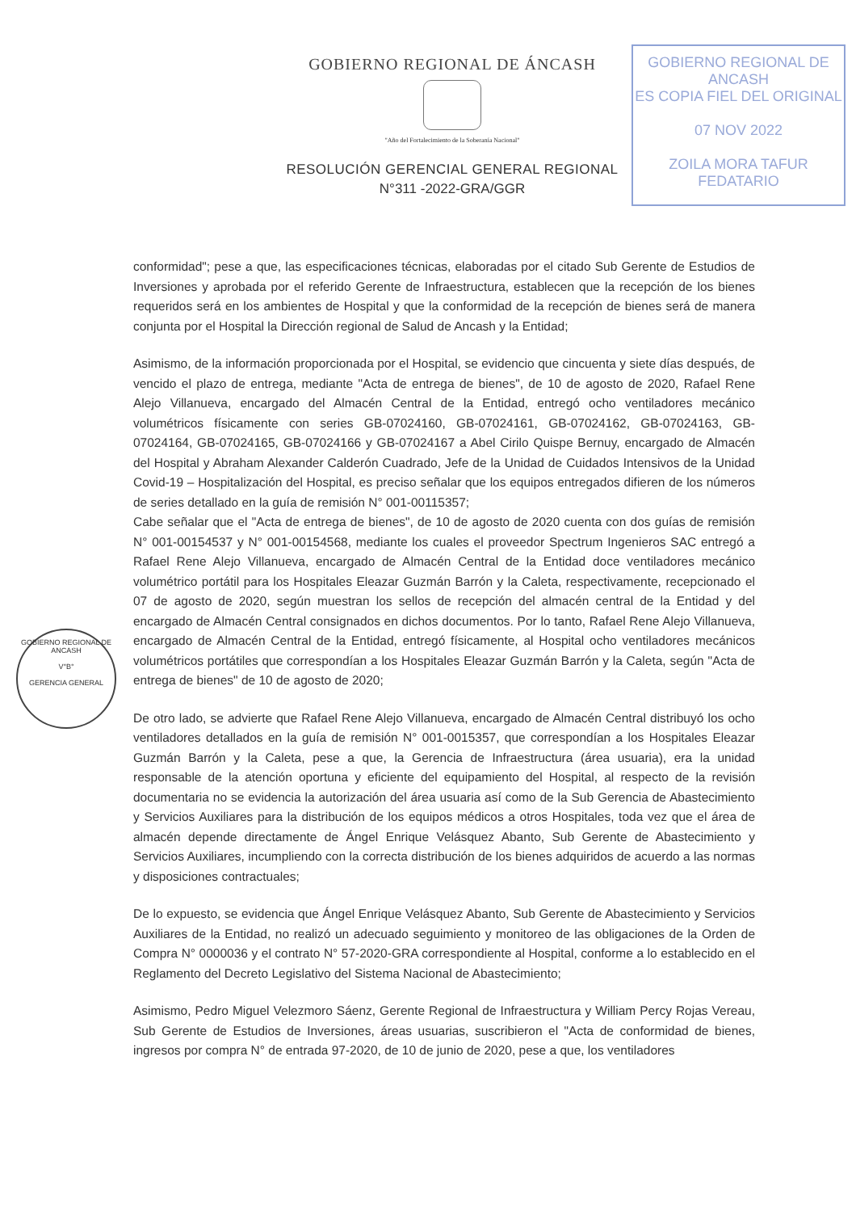GOBIERNO REGIONAL DE ÁNCASH
"Año del Fortalecimiento de la Soberanía Nacional"
RESOLUCIÓN GERENCIAL GENERAL REGIONAL
N°311 -2022-GRA/GGR
GOBIERNO REGIONAL DE ANCASH
ES COPIA FIEL DEL ORIGINAL
07 NOV 2022
ZOILA MORA TAFUR
FEDATARIO
GOBIERNO REGIONAL DE ANCASH
V°B°
GERENCIA GENERAL
conformidad"; pese a que, las especificaciones técnicas, elaboradas por el citado Sub Gerente de Estudios de Inversiones y aprobada por el referido Gerente de Infraestructura, establecen que la recepción de los bienes requeridos será en los ambientes de Hospital y que la conformidad de la recepción de bienes será de manera conjunta por el Hospital la Dirección regional de Salud de Ancash y la Entidad;
Asimismo, de la información proporcionada por el Hospital, se evidencio que cincuenta y siete días después, de vencido el plazo de entrega, mediante "Acta de entrega de bienes", de 10 de agosto de 2020, Rafael Rene Alejo Villanueva, encargado del Almacén Central de la Entidad, entregó ocho ventiladores mecánico volumétricos físicamente con series GB-07024160, GB-07024161, GB-07024162, GB-07024163, GB-07024164, GB-07024165, GB-07024166 y GB-07024167 a Abel Cirilo Quispe Bernuy, encargado de Almacén del Hospital y Abraham Alexander Calderón Cuadrado, Jefe de la Unidad de Cuidados Intensivos de la Unidad Covid-19 – Hospitalización del Hospital, es preciso señalar que los equipos entregados difieren de los números de series detallado en la guía de remisión N° 001-00115357;
Cabe señalar que el "Acta de entrega de bienes", de 10 de agosto de 2020 cuenta con dos guías de remisión N° 001-00154537 y N° 001-00154568, mediante los cuales el proveedor Spectrum Ingenieros SAC entregó a Rafael Rene Alejo Villanueva, encargado de Almacén Central de la Entidad doce ventiladores mecánico volumétrico portátil para los Hospitales Eleazar Guzmán Barrón y la Caleta, respectivamente, recepcionado el 07 de agosto de 2020, según muestran los sellos de recepción del almacén central de la Entidad y del encargado de Almacén Central consignados en dichos documentos. Por lo tanto, Rafael Rene Alejo Villanueva, encargado de Almacén Central de la Entidad, entregó físicamente, al Hospital ocho ventiladores mecánicos volumétricos portátiles que correspondían a los Hospitales Eleazar Guzmán Barrón y la Caleta, según "Acta de entrega de bienes" de 10 de agosto de 2020;
De otro lado, se advierte que Rafael Rene Alejo Villanueva, encargado de Almacén Central distribuyó los ocho ventiladores detallados en la guía de remisión N° 001-0015357, que correspondían a los Hospitales Eleazar Guzmán Barrón y la Caleta, pese a que, la Gerencia de Infraestructura (área usuaria), era la unidad responsable de la atención oportuna y eficiente del equipamiento del Hospital, al respecto de la revisión documentaria no se evidencia la autorización del área usuaria así como de la Sub Gerencia de Abastecimiento y Servicios Auxiliares para la distribución de los equipos médicos a otros Hospitales, toda vez que el área de almacén depende directamente de Ángel Enrique Velásquez Abanto, Sub Gerente de Abastecimiento y Servicios Auxiliares, incumpliendo con la correcta distribución de los bienes adquiridos de acuerdo a las normas y disposiciones contractuales;
De lo expuesto, se evidencia que Ángel Enrique Velásquez Abanto, Sub Gerente de Abastecimiento y Servicios Auxiliares de la Entidad, no realizó un adecuado seguimiento y monitoreo de las obligaciones de la Orden de Compra N° 0000036 y el contrato N° 57-2020-GRA correspondiente al Hospital, conforme a lo establecido en el Reglamento del Decreto Legislativo del Sistema Nacional de Abastecimiento;
Asimismo, Pedro Miguel Velezmoro Sáenz, Gerente Regional de Infraestructura y William Percy Rojas Vereau, Sub Gerente de Estudios de Inversiones, áreas usuarias, suscribieron el "Acta de conformidad de bienes, ingresos por compra N° de entrada 97-2020, de 10 de junio de 2020, pese a que, los ventiladores